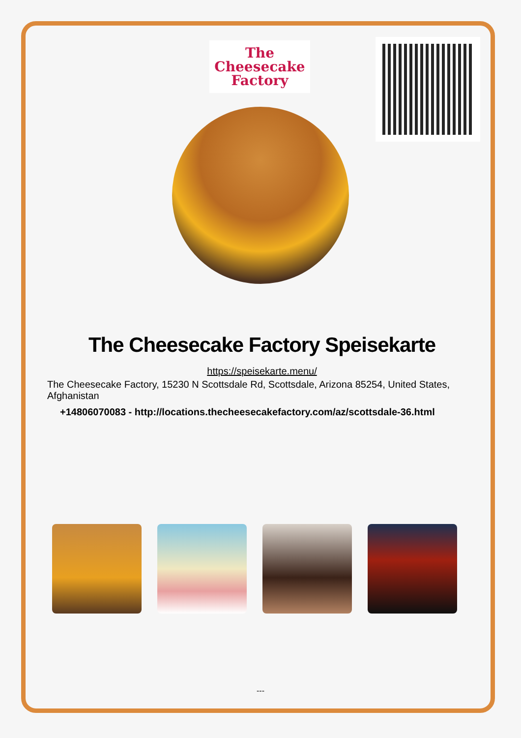The
Cheesecake
Factory
The Cheesecake Factory Speisekarte
https://speisekarte.menu/
The Cheesecake Factory, 15230 N Scottsdale Rd, Scottsdale, Arizona 85254, United States, Afghanistan
+14806070083 - http://locations.thecheesecakefactory.com/az/scottsdale-36.html
---